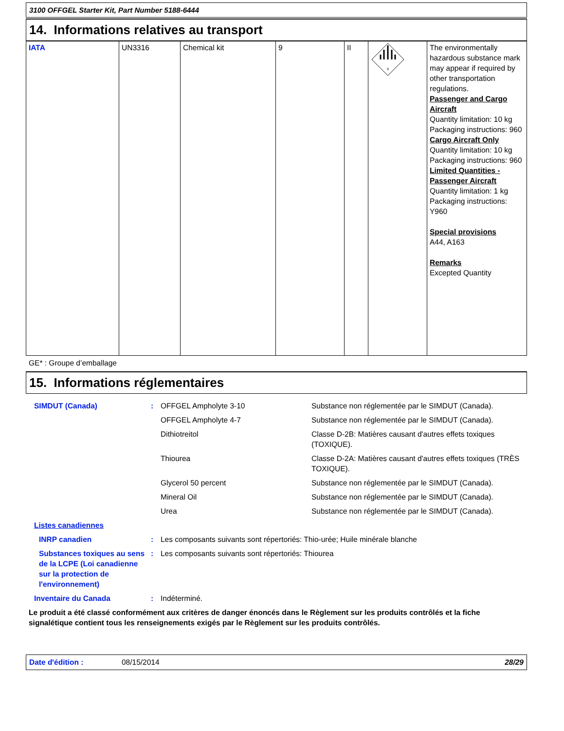3100 OFFGEL Starter Kit, Part Number 5188-6444
14. Informations relatives au transport
| IATA | UN3316 | Chemical kit | 9 | II | 9 | The environmentally hazardous substance mark may appear if required by other transportation regulations. Passenger and Cargo Aircraft Quantity limitation: 10 kg Packaging instructions: 960 Cargo Aircraft Only Quantity limitation: 10 kg Packaging instructions: 960 Limited Quantities - Passenger Aircraft Quantity limitation: 1 kg Packaging instructions: Y960 Special provisions A44, A163 Remarks Excepted Quantity |
GE* : Groupe d’emballage
15. Informations réglementaires
| SIMDUT (Canada) | : | OFFGEL Ampholyte 3-10 | Substance non réglementée par le SIMDUT (Canada). |
| | | OFFGEL Ampholyte 4-7 | Substance non réglementée par le SIMDUT (Canada). |
| | | Dithiotreitol | Classe D-2B: Matières causant d'autres effets toxiques (TOXIQUE). |
| | | Thiourea | Classe D-2A: Matières causant d'autres effets toxiques (TRÈS TOXIQUE). |
| | | Glycerol 50 percent | Substance non réglementée par le SIMDUT (Canada). |
| | | Mineral Oil | Substance non réglementée par le SIMDUT (Canada). |
| | | Urea | Substance non réglementée par le SIMDUT (Canada). |
| Listes canadiennes | | | |
| INRP canadien | : | Les composants suivants sont répertoriés: Thio-urée; Huile minérale blanche | |
| Substances toxiques au sens de la LCPE (Loi canadienne sur la protection de l'environnement) | : | Les composants suivants sont répertoriés: Thiourea | |
| Inventaire du Canada | : | Indéterminé. | |
Le produit a été classé conformément aux critères de danger énoncés dans le Règlement sur les produits contrôlés et la fiche signalétique contient tous les renseignements exigés par le Règlement sur les produits contrôlés.
Date d'édition : 08/15/2014 28/29